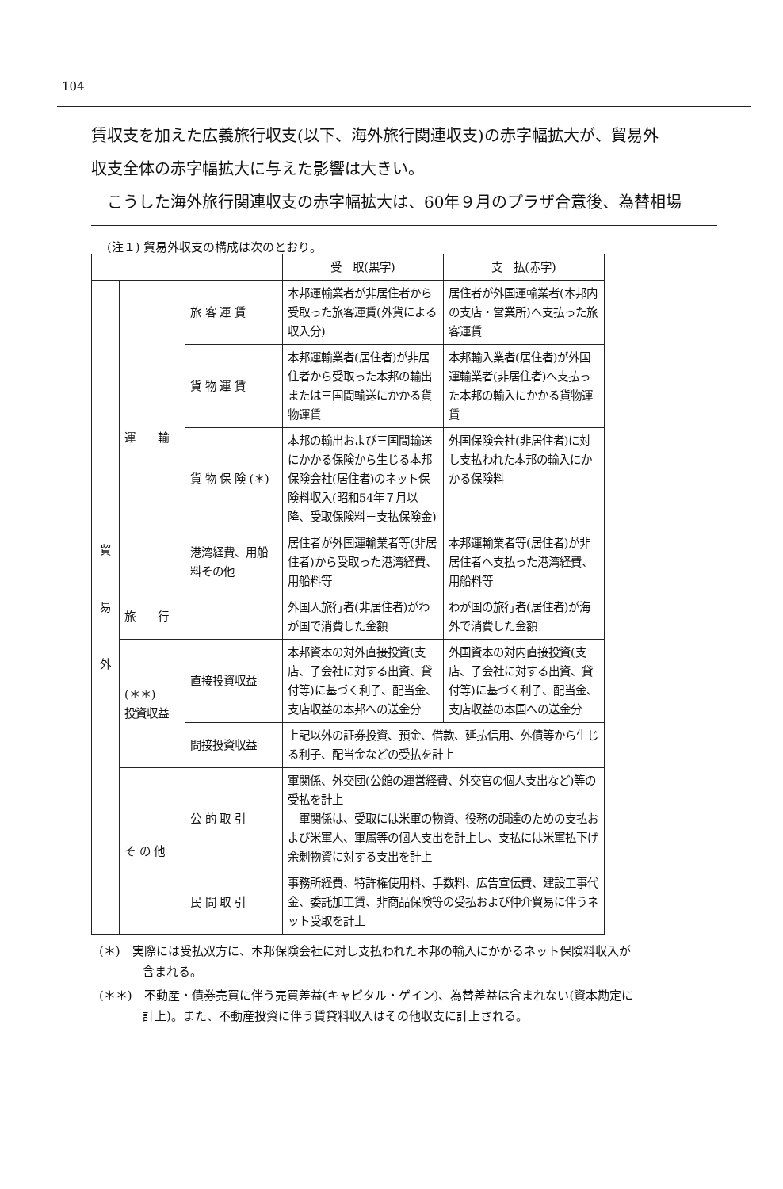104
賃収支を加えた広義旅行収支(以下、海外旅行関連収支)の赤字幅拡大が、貿易外
収支全体の赤字幅拡大に与えた影響は大きい。
　こうした海外旅行関連収支の赤字幅拡大は、60年９月のプラザ合意後、為替相場
(注１) 貿易外収支の構成は次のとおり。
| | | | 受 取(黒字) | 支 払(赤字) |
| --- | --- | --- | --- | --- |
| 貿 易 外 | 運 輸 | 旅 客 運 賃 | 本邦運輸業者が非居住者から受取った旅客運賃(外貨による収入分) | 居住者が外国運輸業者(本邦内の支店・営業所)へ支払った旅客運賃 |
| | | 貨 物 運 賃 | 本邦運輸業者(居住者)が非居住者から受取った本邦の輸出または三国間輸送にかかる貨物運賃 | 本邦輸入業者(居住者)が外国運輸業者(非居住者)へ支払った本邦の輸入にかかる貨物運賃 |
| | | 貨 物 保 険 (＊) | 本邦の輸出および三国間輸送にかかる保険から生じる本邦保険会社(居住者)のネット保険料収入(昭和54年７月以降、受取保険料－支払保険金) | 外国保険会社(非居住者)に対し支払われた本邦の輸入にかかる保険料 |
| | | 港湾経費、用船料その他 | 居住者が外国運輸業者等(非居住者)から受取った港湾経費、用船料等 | 本邦運輸業者等(居住者)が非居住者へ支払った港湾経費、用船料等 |
| | 旅 行 | | 外国人旅行者(非居住者)がわが国で消費した金額 | わが国の旅行者(居住者)が海外で消費した金額 |
| | (＊＊) 投資収益 | 直接投資収益 | 本邦資本の対外直接投資(支店、子会社に対する出資、貸付等)に基づく利子、配当金、支店収益の本邦への送金分 | 外国資本の対内直接投資(支店、子会社に対する出資、貸付等)に基づく利子、配当金、支店収益の本国への送金分 |
| | | 間接投資収益 | 上記以外の証券投資、預金、借款、延払信用、外債等から生じる利子、配当金などの受払を計上 | |
| | そ の 他 | 公 的 取 引 | 軍関係、外交団(公館の運営経費、外交官の個人支出など)等の受払を計上 軍関係は、受取には米軍の物資、役務の調達のための支払および米軍人、軍属等の個人支出を計上し、支払には米軍払下げ余剰物資に対する支出を計上 | |
| | | 民 間 取 引 | 事務所経費、特許権使用料、手数料、広告宣伝費、建設工事代金、委託加工賃、非商品保険等の受払および仲介貿易に伴うネット受取を計上 | |
(＊)　実際には受払双方に、本邦保険会社に対し支払われた本邦の輸入にかかるネット保険料収入が含まれる。
(＊＊)　不動産・債券売買に伴う売買差益(キャピタル・ゲイン)、為替差益は含まれない(資本勘定に計上)。また、不動産投資に伴う賃貸料収入はその他収支に計上される。